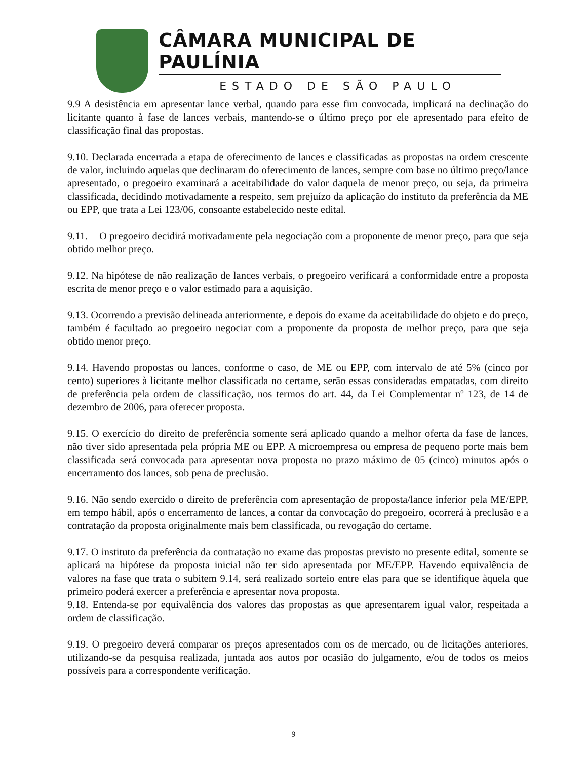CÂMARA MUNICIPAL DE PAULÍNIA
ESTADO DE SÃO PAULO
9.9 A desistência em apresentar lance verbal, quando para esse fim convocada, implicará na declinação do licitante quanto à fase de lances verbais, mantendo-se o último preço por ele apresentado para efeito de classificação final das propostas.
9.10. Declarada encerrada a etapa de oferecimento de lances e classificadas as propostas na ordem crescente de valor, incluindo aquelas que declinaram do oferecimento de lances, sempre com base no último preço/lance apresentado, o pregoeiro examinará a aceitabilidade do valor daquela de menor preço, ou seja, da primeira classificada, decidindo motivadamente a respeito, sem prejuízo da aplicação do instituto da preferência da ME ou EPP, que trata a Lei 123/06, consoante estabelecido neste edital.
9.11. O pregoeiro decidirá motivadamente pela negociação com a proponente de menor preço, para que seja obtido melhor preço.
9.12. Na hipótese de não realização de lances verbais, o pregoeiro verificará a conformidade entre a proposta escrita de menor preço e o valor estimado para a aquisição.
9.13. Ocorrendo a previsão delineada anteriormente, e depois do exame da aceitabilidade do objeto e do preço, também é facultado ao pregoeiro negociar com a proponente da proposta de melhor preço, para que seja obtido menor preço.
9.14. Havendo propostas ou lances, conforme o caso, de ME ou EPP, com intervalo de até 5% (cinco por cento) superiores à licitante melhor classificada no certame, serão essas consideradas empatadas, com direito de preferência pela ordem de classificação, nos termos do art. 44, da Lei Complementar nº 123, de 14 de dezembro de 2006, para oferecer proposta.
9.15. O exercício do direito de preferência somente será aplicado quando a melhor oferta da fase de lances, não tiver sido apresentada pela própria ME ou EPP. A microempresa ou empresa de pequeno porte mais bem classificada será convocada para apresentar nova proposta no prazo máximo de 05 (cinco) minutos após o encerramento dos lances, sob pena de preclusão.
9.16. Não sendo exercido o direito de preferência com apresentação de proposta/lance inferior pela ME/EPP, em tempo hábil, após o encerramento de lances, a contar da convocação do pregoeiro, ocorrerá à preclusão e a contratação da proposta originalmente mais bem classificada, ou revogação do certame.
9.17. O instituto da preferência da contratação no exame das propostas previsto no presente edital, somente se aplicará na hipótese da proposta inicial não ter sido apresentada por ME/EPP. Havendo equivalência de valores na fase que trata o subitem 9.14, será realizado sorteio entre elas para que se identifique àquela que primeiro poderá exercer a preferência e apresentar nova proposta.
9.18. Entenda-se por equivalência dos valores das propostas as que apresentarem igual valor, respeitada a ordem de classificação.
9.19. O pregoeiro deverá comparar os preços apresentados com os de mercado, ou de licitações anteriores, utilizando-se da pesquisa realizada, juntada aos autos por ocasião do julgamento, e/ou de todos os meios possíveis para a correspondente verificação.
9